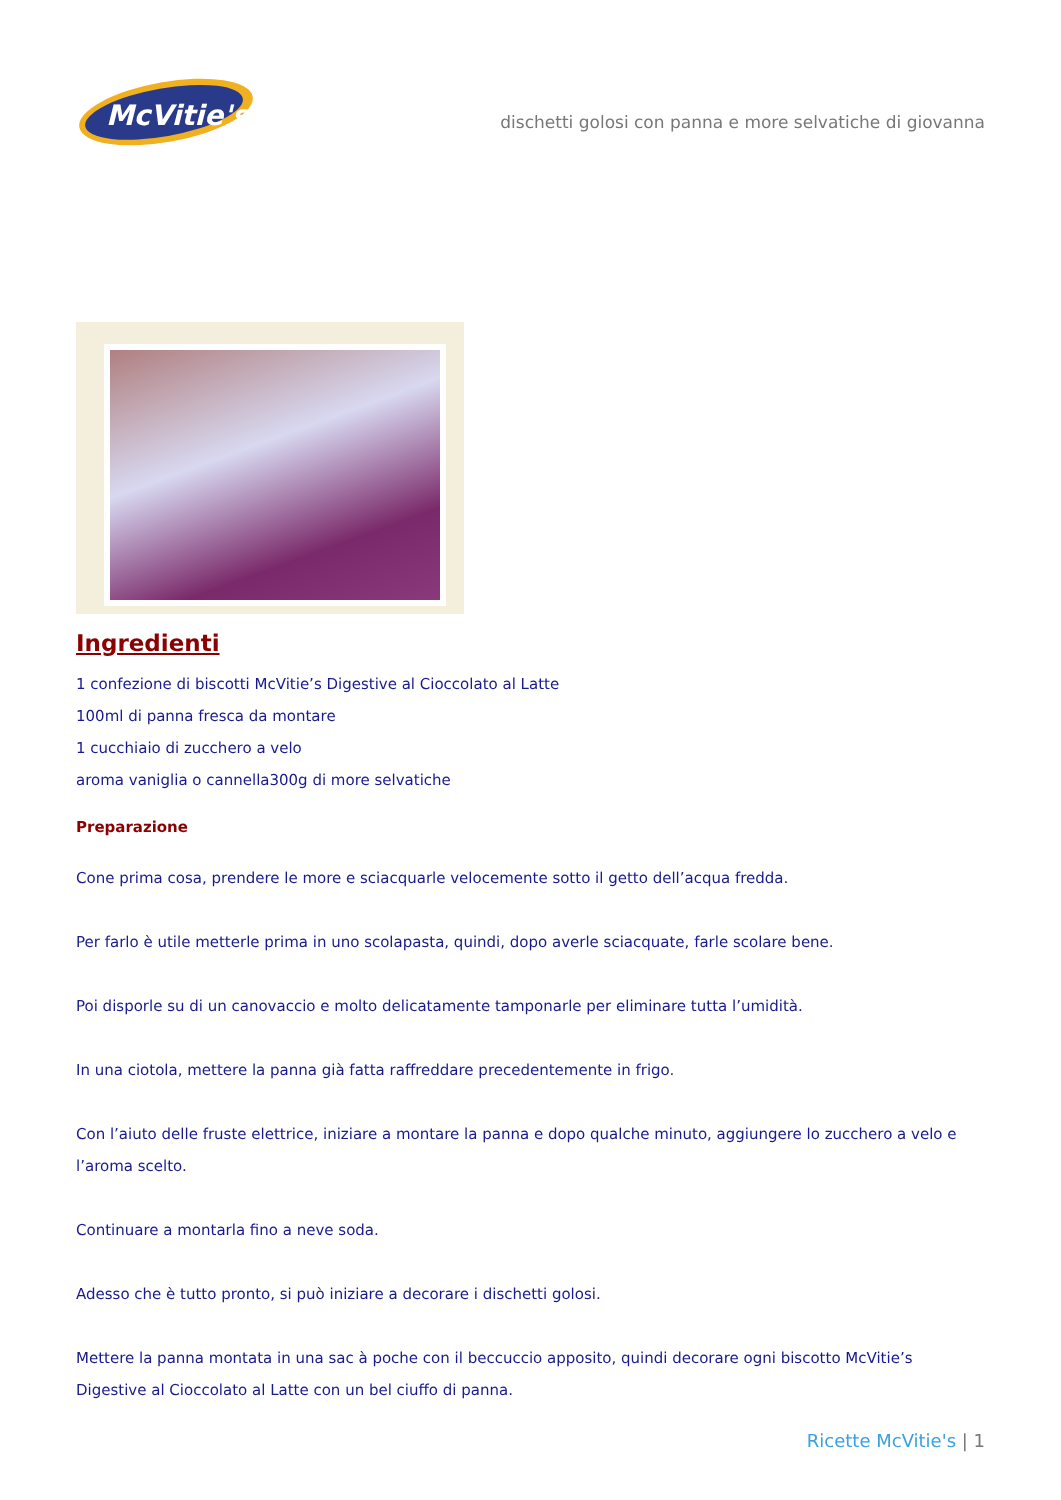McVitie's
dischetti golosi con panna e more selvatiche di giovanna
Ingredienti
1 confezione di biscotti McVitie’s Digestive al Cioccolato al Latte
100ml di panna fresca da montare
1 cucchiaio di zucchero a velo
aroma vaniglia o cannella300g di more selvatiche
Preparazione
Cone prima cosa, prendere le more e sciacquarle velocemente sotto il getto dell’acqua fredda.
Per farlo è utile metterle prima in uno scolapasta, quindi, dopo averle sciacquate, farle scolare bene.
Poi disporle su di un canovaccio e molto delicatamente tamponarle per eliminare tutta l’umidità.
In una ciotola, mettere la panna già fatta raffreddare precedentemente in frigo.
Con l’aiuto delle fruste elettrice, iniziare a montare la panna e dopo qualche minuto, aggiungere lo zucchero a velo e l’aroma scelto.
Continuare a montarla fino a neve soda.
Adesso che è tutto pronto, si può iniziare a decorare i dischetti golosi.
Mettere la panna montata in una sac à poche con il beccuccio apposito, quindi decorare ogni biscotto McVitie’s Digestive al Cioccolato al Latte con un bel ciuffo di panna.
Ricette McVitie's | 1